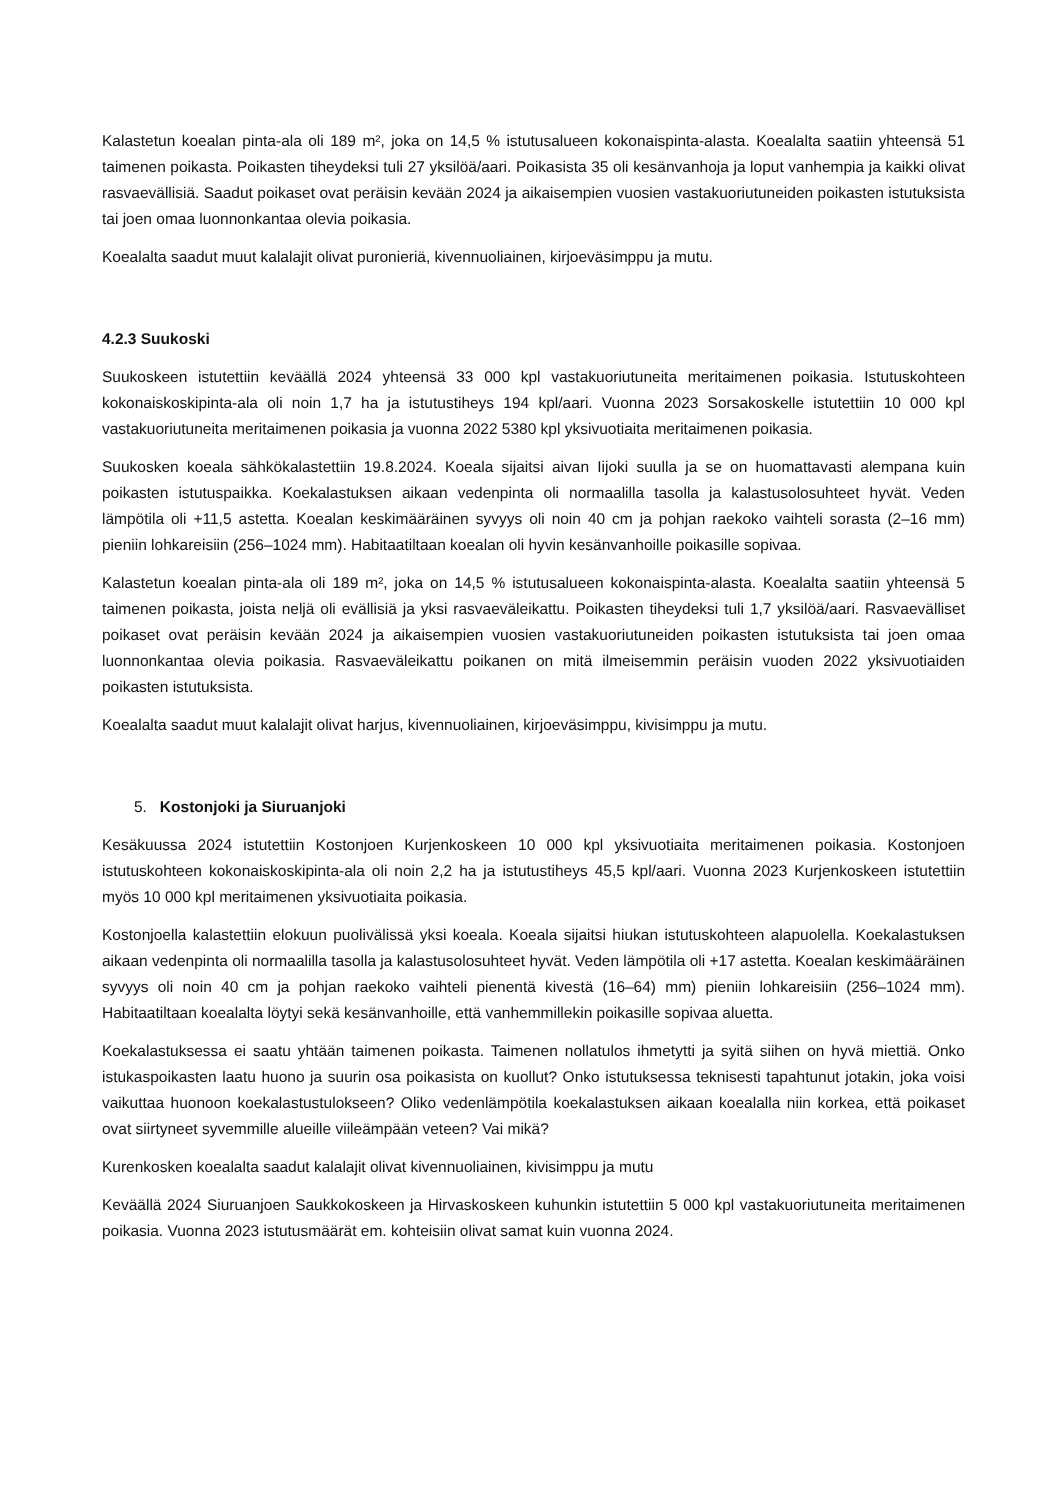Kalastetun koealan pinta-ala oli 189 m², joka on 14,5 % istutusalueen kokonaispinta-alasta. Koealalta saatiin yhteensä 51 taimenen poikasta. Poikasten tiheydeksi tuli 27 yksilöä/aari. Poikasista 35 oli kesänvanhoja ja loput vanhempia ja kaikki olivat rasvaevällisiä. Saadut poikaset ovat peräisin kevään 2024 ja aikaisempien vuosien vastakuoriutuneiden poikasten istutuksista tai joen omaa luonnonkantaa olevia poikasia.
Koealalta saadut muut kalalajit olivat puronieriä, kivennuoliainen, kirjoeväsimppu ja mutu.
4.2.3 Suukoski
Suukoskeen istutettiin keväällä 2024 yhteensä 33 000 kpl vastakuoriutuneita meritaimenen poikasia. Istutuskohteen kokonaiskoskipinta-ala oli noin 1,7 ha ja istutustiheys 194 kpl/aari. Vuonna 2023 Sorsakoskelle istutettiin 10 000 kpl vastakuoriutuneita meritaimenen poikasia ja vuonna 2022 5380 kpl yksivuotiaita meritaimenen poikasia.
Suukosken koeala sähkökalastettiin 19.8.2024. Koeala sijaitsi aivan Iijoki suulla ja se on huomattavasti alempana kuin poikasten istutuspaikka. Koekalastuksen aikaan vedenpinta oli normaalilla tasolla ja kalastusolosuhteet hyvät. Veden lämpötila oli +11,5 astetta. Koealan keskimääräinen syvyys oli noin 40 cm ja pohjan raekoko vaihteli sorasta (2–16 mm) pieniin lohkareisiin (256–1024 mm). Habitaatiltaan koealan oli hyvin kesänvanhoille poikasille sopivaa.
Kalastetun koealan pinta-ala oli 189 m², joka on 14,5 % istutusalueen kokonaispinta-alasta. Koealalta saatiin yhteensä 5 taimenen poikasta, joista neljä oli evällisiä ja yksi rasvaeväleikattu. Poikasten tiheydeksi tuli 1,7 yksilöä/aari. Rasvaevälliset poikaset ovat peräisin kevään 2024 ja aikaisempien vuosien vastakuoriutuneiden poikasten istutuksista tai joen omaa luonnonkantaa olevia poikasia. Rasvaeväleikattu poikanen on mitä ilmeisemmin peräisin vuoden 2022 yksivuotiaiden poikasten istutuksista.
Koealalta saadut muut kalalajit olivat harjus, kivennuoliainen, kirjoeväsimppu, kivisimppu ja mutu.
5. Kostonjoki ja Siuruanjoki
Kesäkuussa 2024 istutettiin Kostonjoen Kurjenkoskeen 10 000 kpl yksivuotiaita meritaimenen poikasia. Kostonjoen istutuskohteen kokonaiskoskipinta-ala oli noin 2,2 ha ja istutustiheys 45,5 kpl/aari. Vuonna 2023 Kurjenkoskeen istutettiin myös 10 000 kpl meritaimenen yksivuotiaita poikasia.
Kostonjoella kalastettiin elokuun puolivälissä yksi koeala. Koeala sijaitsi hiukan istutuskohteen alapuolella. Koekalastuksen aikaan vedenpinta oli normaalilla tasolla ja kalastusolosuhteet hyvät. Veden lämpötila oli +17 astetta. Koealan keskimääräinen syvyys oli noin 40 cm ja pohjan raekoko vaihteli pienentä kivestä (16–64) mm) pieniin lohkareisiin (256–1024 mm). Habitaatiltaan koealalta löytyi sekä kesänvanhoille, että vanhemmillekin poikasille sopivaa aluetta.
Koekalastuksessa ei saatu yhtään taimenen poikasta. Taimenen nollatulos ihmetytti ja syitä siihen on hyvä miettiä. Onko istukaspoikasten laatu huono ja suurin osa poikasista on kuollut? Onko istutuksessa teknisesti tapahtunut jotakin, joka voisi vaikuttaa huonoon koekalastustulokseen? Oliko vedenlämpötila koekalastuksen aikaan koealalla niin korkea, että poikaset ovat siirtyneet syvemmille alueille viileämpään veteen? Vai mikä?
Kurenkosken koealalta saadut kalalajit olivat kivennuoliainen, kivisimppu ja mutu
Keväällä 2024 Siuruanjoen Saukkokoskeen ja Hirvaskoskeen kuhunkin istutettiin 5 000 kpl vastakuoriutuneita meritaimenen poikasia. Vuonna 2023 istutusmäärät em. kohteisiin olivat samat kuin vuonna 2024.